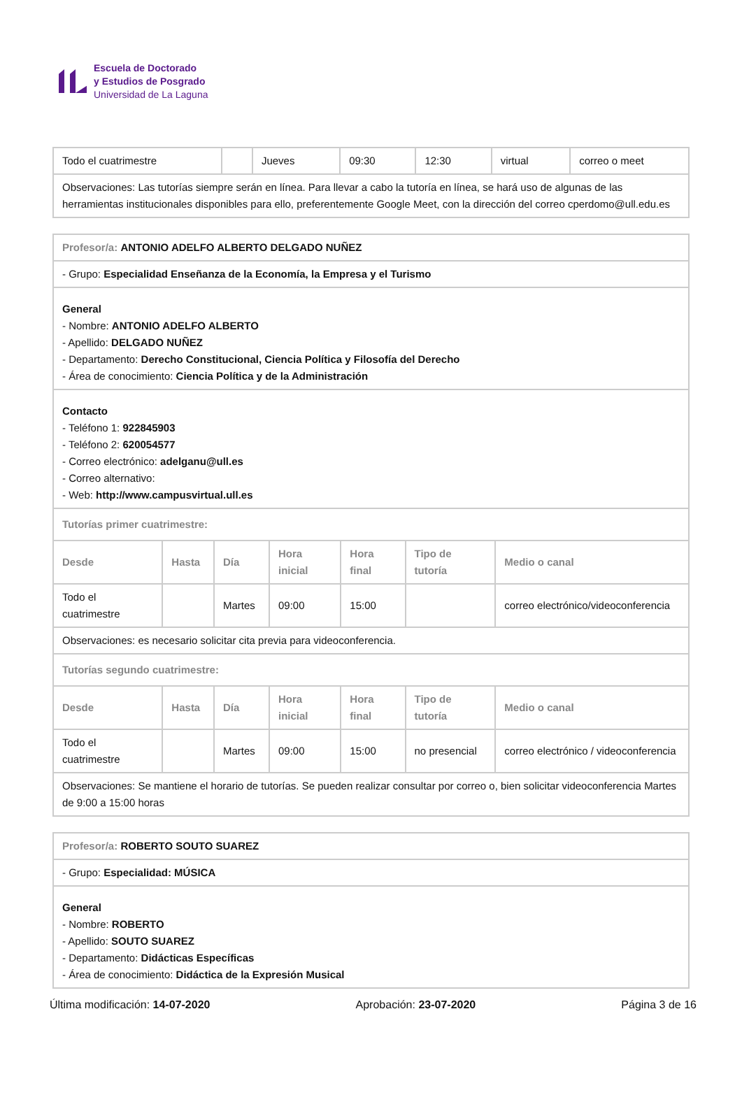Escuela de Doctorado
y Estudios de Posgrado
Universidad de La Laguna
| Todo el cuatrimestre | | Jueves | 09:30 | 12:30 | virtual | correo o meet |
| Observaciones: Las tutorías siempre serán en línea. Para llevar a cabo la tutoría en línea, se hará uso de algunas de las herramientas institucionales disponibles para ello, preferentemente Google Meet, con la dirección del correo cperdomo@ull.edu.es | | | | | | |
| Profesor/a: ANTONIO ADELFO ALBERTO DELGADO NUÑEZ | | | | | | |
| - Grupo: Especialidad Enseñanza de la Economía, la Empresa y el Turismo | | | | | | |
| General - Nombre: ANTONIO ADELFO ALBERTO - Apellido: DELGADO NUÑEZ - Departamento: Derecho Constitucional, Ciencia Política y Filosofía del Derecho - Área de conocimiento: Ciencia Política y de la Administración | | | | | | |
| Contacto - Teléfono 1: 922845903 - Teléfono 2: 620054577 - Correo electrónico: adelganu@ull.es - Correo alternativo: - Web: http://www.campusvirtual.ull.es | | | | | | |
| Tutorías primer cuatrimestre: | | | | | | |
| Desde | Hasta | Día | Hora inicial | Hora final | Tipo de tutoría | Medio o canal |
| Todo el cuatrimestre | | Martes | 09:00 | 15:00 | | correo electrónico/videoconferencia |
| Observaciones: es necesario solicitar cita previa para videoconferencia. | | | | | | |
| Tutorías segundo cuatrimestre: | | | | | | |
| Desde | Hasta | Día | Hora inicial | Hora final | Tipo de tutoría | Medio o canal |
| Todo el cuatrimestre | | Martes | 09:00 | 15:00 | no presencial | correo electrónico / videoconferencia |
| Observaciones: Se mantiene el horario de tutorías. Se pueden realizar consultar por correo o, bien solicitar videoconferencia Martes de 9:00 a 15:00 horas | | | | | | |
| Profesor/a: ROBERTO SOUTO SUAREZ |
| - Grupo: Especialidad: MÚSICA |
| General - Nombre: ROBERTO - Apellido: SOUTO SUAREZ - Departamento: Didácticas Específicas - Área de conocimiento: Didáctica de la Expresión Musical |
Última modificación: 14-07-2020 Aprobación: 23-07-2020 Página 3 de 16